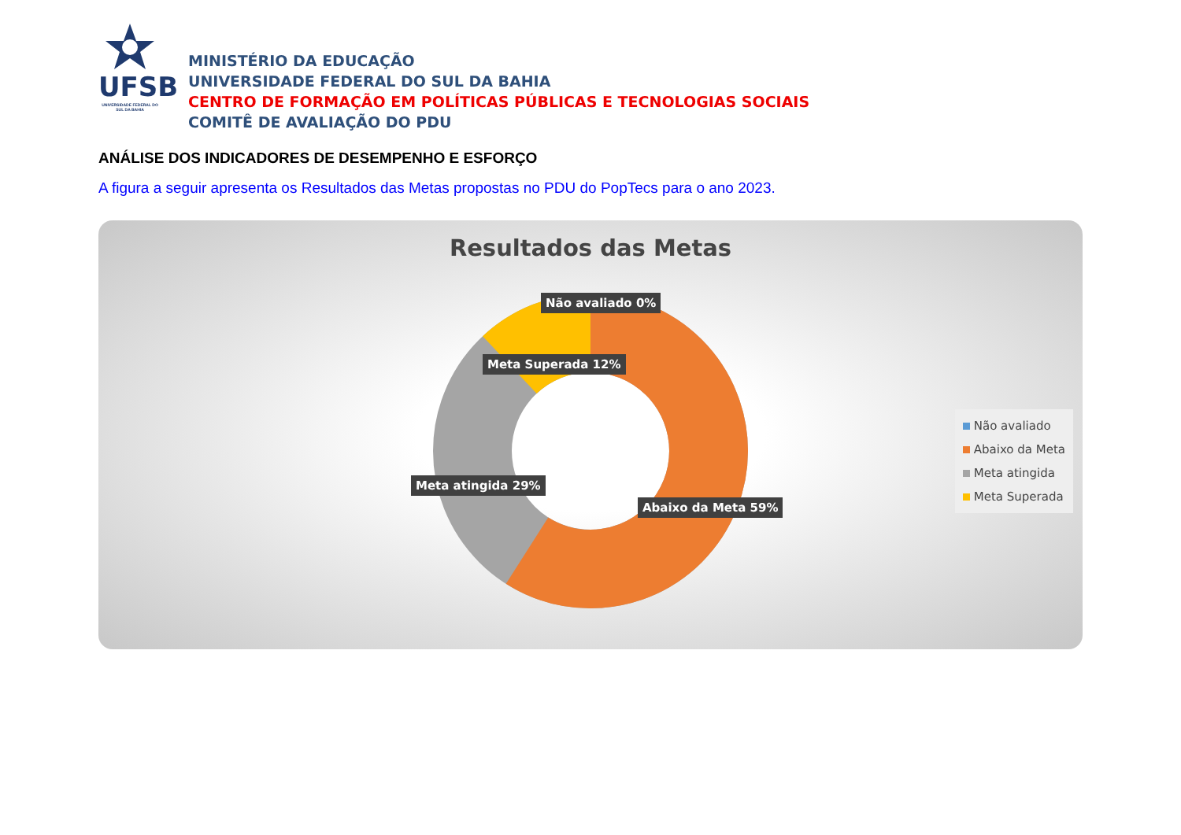UFSB
UNIVERSIDADE FEDERAL DO SUL DA BAHIA
MINISTÉRIO DA EDUCAÇÃO
UNIVERSIDADE FEDERAL DO SUL DA BAHIA
CENTRO DE FORMAÇÃO EM POLÍTICAS PÚBLICAS E TECNOLOGIAS SOCIAIS
COMITÊ DE AVALIAÇÃO DO PDU
ANÁLISE DOS INDICADORES DE DESEMPENHO E ESFORÇO
A figura a seguir apresenta os Resultados das Metas propostas no PDU do PopTecs para o ano 2023.
Resultados das Metas
Não avaliado 0%
Meta Superada 12%
Meta atingida 29%
Abaixo da Meta 59%
Não avaliado
Abaixo da Meta
Meta atingida
Meta Superada